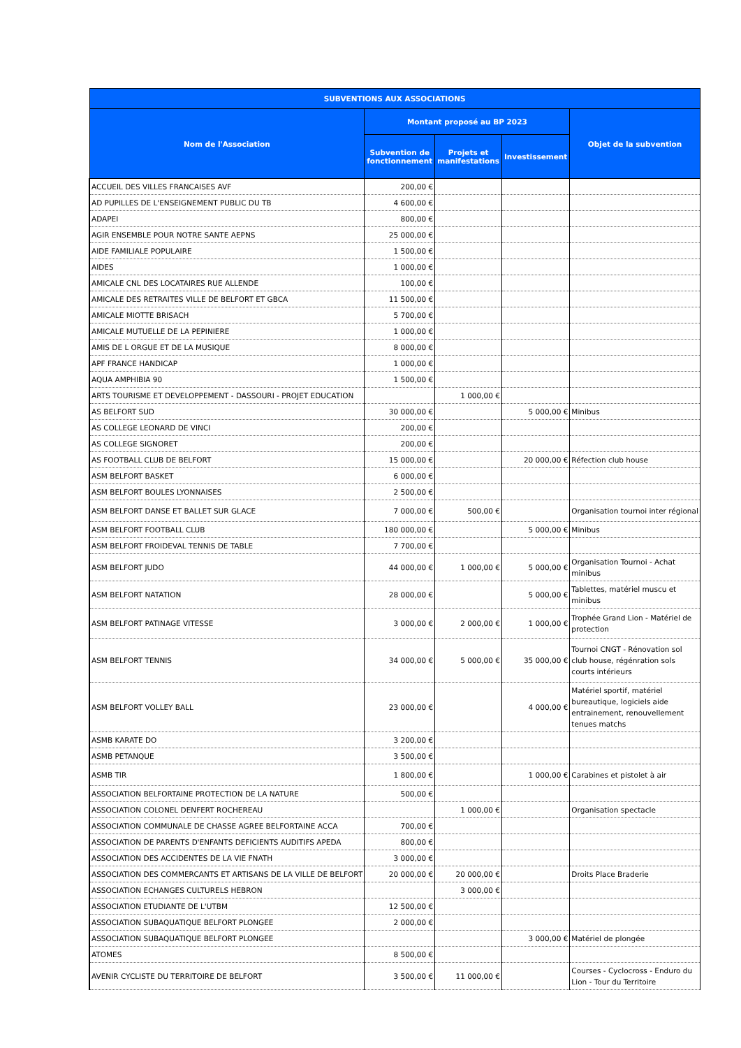| SUBVENTIONS AUX ASSOCIATIONS | | | | |
| --- | --- | --- | --- | --- |
| Nom de l'Association | Montant proposé au BP 2023 | | | Objet de la subvention |
| | Subvention de fonctionnement | Projets et manifestations | Investissement | |
| ACCUEIL DES VILLES FRANCAISES AVF | 200,00 € | | | |
| AD PUPILLES DE L'ENSEIGNEMENT PUBLIC DU TB | 4 600,00 € | | | |
| ADAPEI | 800,00 € | | | |
| AGIR ENSEMBLE POUR NOTRE SANTE AEPNS | 25 000,00 € | | | |
| AIDE FAMILIALE POPULAIRE | 1 500,00 € | | | |
| AIDES | 1 000,00 € | | | |
| AMICALE CNL DES LOCATAIRES RUE ALLENDE | 100,00 € | | | |
| AMICALE DES RETRAITES VILLE DE BELFORT ET GBCA | 11 500,00 € | | | |
| AMICALE MIOTTE BRISACH | 5 700,00 € | | | |
| AMICALE MUTUELLE DE LA PEPINIERE | 1 000,00 € | | | |
| AMIS DE L ORGUE ET DE LA MUSIQUE | 8 000,00 € | | | |
| APF FRANCE HANDICAP | 1 000,00 € | | | |
| AQUA AMPHIBIA 90 | 1 500,00 € | | | |
| ARTS TOURISME ET DEVELOPPEMENT - DASSOURI - PROJET EDUCATION | | 1 000,00 € | | |
| AS BELFORT SUD | 30 000,00 € | | 5 000,00 € | Minibus |
| AS COLLEGE LEONARD DE VINCI | 200,00 € | | | |
| AS COLLEGE SIGNORET | 200,00 € | | | |
| AS FOOTBALL CLUB DE BELFORT | 15 000,00 € | | 20 000,00 € | Réfection club house |
| ASM BELFORT BASKET | 6 000,00 € | | | |
| ASM BELFORT BOULES LYONNAISES | 2 500,00 € | | | |
| ASM BELFORT DANSE ET BALLET SUR GLACE | 7 000,00 € | 500,00 € | | Organisation tournoi inter régional |
| ASM BELFORT FOOTBALL CLUB | 180 000,00 € | | 5 000,00 € | Minibus |
| ASM BELFORT FROIDEVAL TENNIS DE TABLE | 7 700,00 € | | | |
| ASM BELFORT JUDO | 44 000,00 € | 1 000,00 € | 5 000,00 € | Organisation Tournoi - Achat minibus |
| ASM BELFORT NATATION | 28 000,00 € | | 5 000,00 € | Tablettes, matériel muscu et minibus |
| ASM BELFORT PATINAGE VITESSE | 3 000,00 € | 2 000,00 € | 1 000,00 € | Trophée Grand Lion - Matériel de protection |
| ASM BELFORT TENNIS | 34 000,00 € | 5 000,00 € | 35 000,00 € | Tournoi CNGT - Rénovation sol club house, régénration sols courts intérieurs |
| ASM BELFORT VOLLEY BALL | 23 000,00 € | | 4 000,00 € | Matériel sportif, matériel bureautique, logiciels aide entrainement, renouvellement tenues matchs |
| ASMB KARATE DO | 3 200,00 € | | | |
| ASMB PETANQUE | 3 500,00 € | | | |
| ASMB TIR | 1 800,00 € | | 1 000,00 € | Carabines et pistolet à air |
| ASSOCIATION BELFORTAINE PROTECTION DE LA NATURE | 500,00 € | | | |
| ASSOCIATION COLONEL DENFERT ROCHEREAU | | 1 000,00 € | | Organisation spectacle |
| ASSOCIATION COMMUNALE DE CHASSE AGREE BELFORTAINE ACCA | 700,00 € | | | |
| ASSOCIATION DE PARENTS D'ENFANTS DEFICIENTS AUDITIFS APEDA | 800,00 € | | | |
| ASSOCIATION DES ACCIDENTES DE LA VIE FNATH | 3 000,00 € | | | |
| ASSOCIATION DES COMMERCANTS ET ARTISANS DE LA VILLE DE BELFORT | 20 000,00 € | 20 000,00 € | | Droits Place Braderie |
| ASSOCIATION ECHANGES CULTURELS HEBRON | | 3 000,00 € | | |
| ASSOCIATION ETUDIANTE DE L'UTBM | 12 500,00 € | | | |
| ASSOCIATION SUBAQUATIQUE BELFORT PLONGEE | 2 000,00 € | | | |
| ASSOCIATION SUBAQUATIQUE BELFORT PLONGEE | | | 3 000,00 € | Matériel de plongée |
| ATOMES | 8 500,00 € | | | |
| AVENIR CYCLISTE DU TERRITOIRE DE BELFORT | 3 500,00 € | 11 000,00 € | | Courses - Cyclocross - Enduro du Lion - Tour du Territoire |